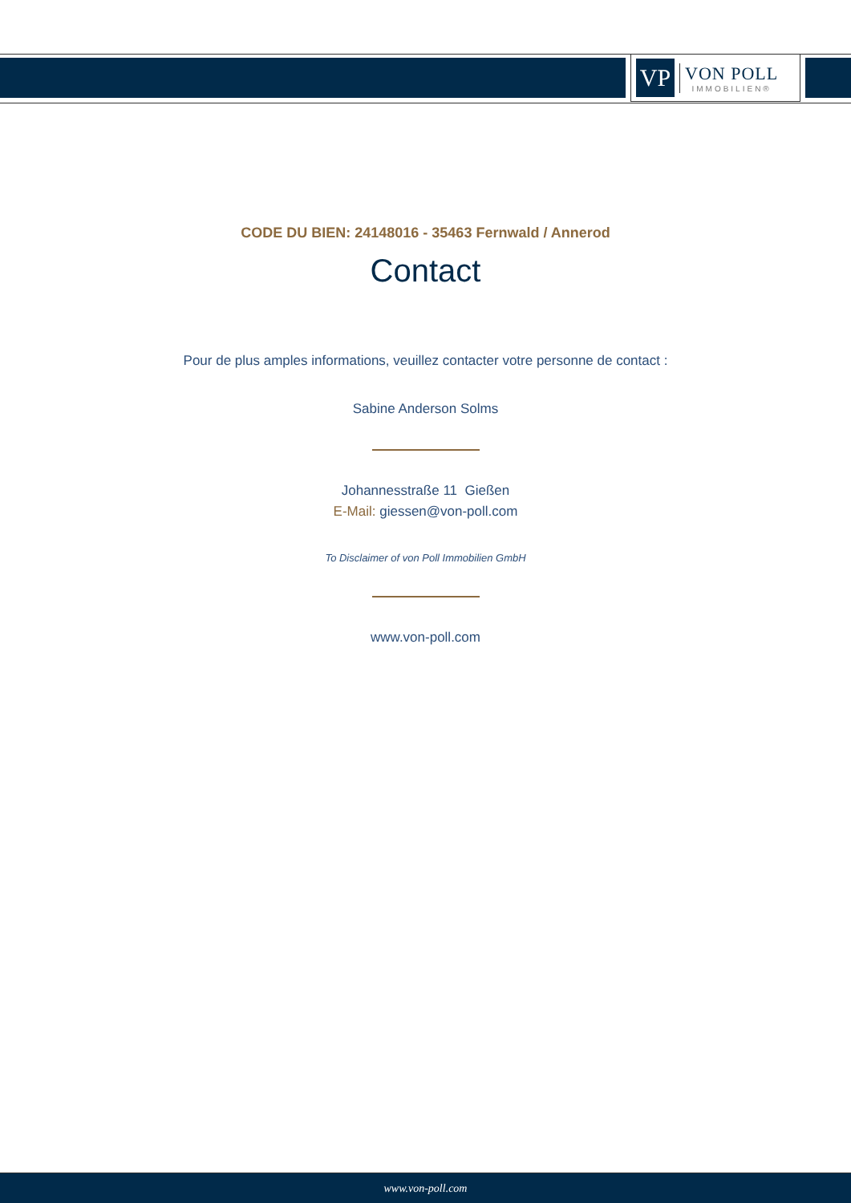VP
VON POLL
IMMOBILIEN®
CODE DU BIEN: 24148016 - 35463 Fernwald / Annerod
Contact
Pour de plus amples informations, veuillez contacter votre personne de contact :
Sabine Anderson Solms
Johannesstraße 11 Gießen
E-Mail: giessen@von-poll.com
To Disclaimer of von Poll Immobilien GmbH
www.von-poll.com
www.von-poll.com